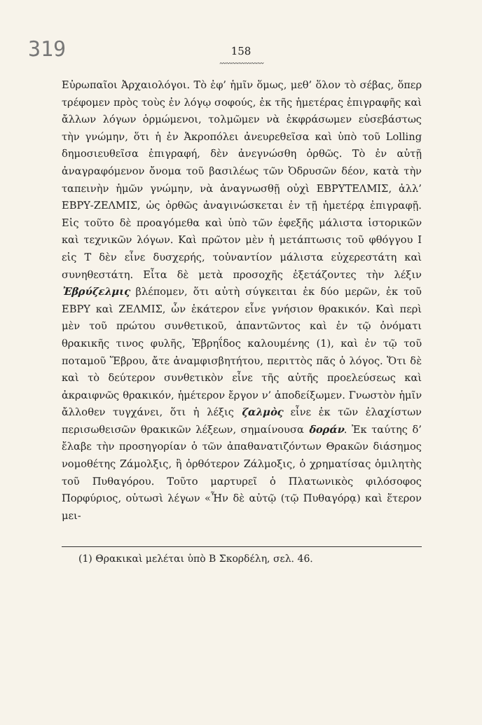319
158
〰〰〰〰〰〰〰
Εὐρωπαῖοι Ἀρχαιολόγοι. Τὸ ἐφ’ ἡμῖν ὅμως, μεθ’ ὅλον τὸ σέβας, ὅπερ τρέφομεν πρὸς τοὺς ἐν λόγῳ σοφούς, ἐκ τῆς ἡμετέρας ἐπιγραφῆς καὶ ἄλλων λόγων ὁρμώμενοι, τολμῶμεν νὰ ἐκφράσωμεν εὐσεβάστως τὴν γνώμην, ὅτι ἡ ἐν Ἀκροπόλει ἀνευρεθεῖσα καὶ ὑπὸ τοῦ Lolling δημοσιευθεῖσα ἐπιγραφή, δὲν ἀνεγνώσθη ὀρθῶς. Τὸ ἐν αὐτῇ ἀναγραφόμενον ὄνομα τοῦ βασιλέως τῶν Ὀδρυσῶν δέον, κατὰ τὴν ταπεινὴν ἡμῶν γνώμην, νὰ ἀναγνωσθῇ οὐχὶ ΕΒΡΥΤΕΛΜΙΣ, ἀλλ’ ΕΒΡΥ-ΖΕΛΜΙΣ, ὡς ὀρθῶς ἀναγινώσκεται ἐν τῇ ἡμετέρᾳ ἐπιγραφῇ. Εἰς τοῦτο δὲ προαγόμεθα καὶ ὑπὸ τῶν ἐφεξῆς μάλιστα ἱστορικῶν καὶ τεχνικῶν λόγων. Καὶ πρῶτον μὲν ἡ μετάπτωσις τοῦ φθόγγου Ι εἰς Τ δὲν εἶνε δυσχερής, τοὐναντίον μάλιστα εὐχερεστάτη καὶ συνηθεστάτη. Εἶτα δὲ μετὰ προσοχῆς ἐξετάζοντες τὴν λέξιν Ἐβρύζελμις βλέπομεν, ὅτι αὐτὴ σύγκειται ἐκ δύο μερῶν, ἐκ τοῦ ΕΒΡΥ καὶ ΖΕΛΜΙΣ, ὧν ἑκάτερον εἶνε γνήσιον θρακικόν. Καὶ περὶ μὲν τοῦ πρώτου συνθετικοῦ, ἀπαντῶντος καὶ ἐν τῷ ὀνόματι θρακικῆς τινος φυλῆς, Ἐβρηΐδος καλουμένης (1), καὶ ἐν τῷ τοῦ ποταμοῦ Ἕβρου, ἄτε ἀναμφισβητήτου, περιττὸς πᾶς ὁ λόγος. Ὅτι δὲ καὶ τὸ δεύτερον συνθετικὸν εἶνε τῆς αὐτῆς προελεύσεως καὶ ἀκραιφνῶς θρακικόν, ἡμέτερον ἔργον ν’ ἀποδείξωμεν. Γνωστὸν ἡμῖν ἄλλοθεν τυγχάνει, ὅτι ἡ λέξις ζαλμὸς εἶνε ἐκ τῶν ἐλαχίστων περισωθεισῶν θρακικῶν λέξεων, σημαίνουσα δοράν. Ἐκ ταύτης δ’ ἔλαβε τὴν προσηγορίαν ὁ τῶν ἀπαθανατιζόντων Θρακῶν διάσημος νομοθέτης Ζάμολξις, ἢ ὀρθότερον Ζάλμοξις, ὁ χρηματίσας ὁμιλητὴς τοῦ Πυθαγόρου. Τοῦτο μαρτυρεῖ ὁ Πλατωνικὸς φιλόσοφος Πορφύριος, οὑτωσὶ λέγων «Ἦν δὲ αὐτῷ (τῷ Πυθαγόρᾳ) καὶ ἕτερον μει-
(1) Θρακικαὶ μελέται ὑπὸ Β Σκορδέλη, σελ. 46.